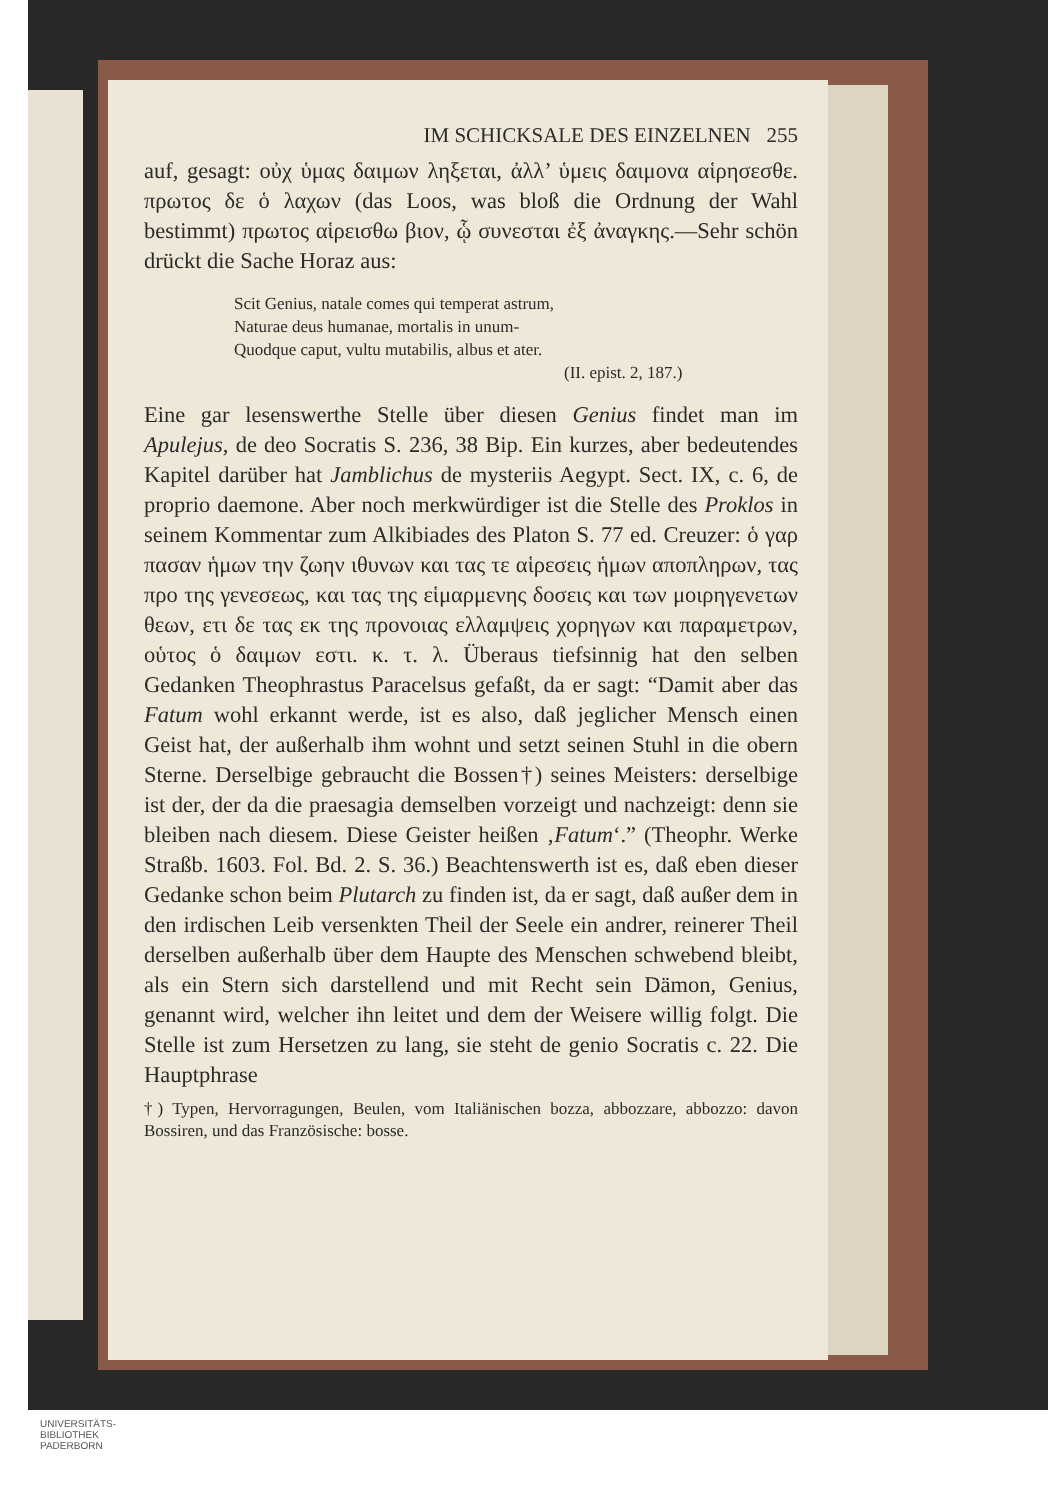IM SCHICKSALE DES EINZELNEN 255
auf, gesagt: οὐχ ὑμας δαιμων ληξεται, ἀλλ’ ὑμεις δαιμονα αἱρησεσθε. πρωτος δε ὁ λαχων (das Loos, was bloß die Ordnung der Wahl bestimmt) πρωτος αἱρεισθω βιον, ᾧ συνεσται ἐξ ἀναγκης.—Sehr schön drückt die Sache Horaz aus:
Scit Genius, natale comes qui temperat astrum,
Naturae deus humanae, mortalis in unum-
Quodque caput, vultu mutabilis, albus et ater.
(II. epist. 2, 187.)
Eine gar lesenswerthe Stelle über diesen Genius findet man im Apulejus, de deo Socratis S. 236, 38 Bip. Ein kurzes, aber bedeutendes Kapitel darüber hat Jamblichus de mysteriis Aegypt. Sect. IX, c. 6, de proprio daemone. Aber noch merkwürdiger ist die Stelle des Proklos in seinem Kommentar zum Alkibiades des Platon S. 77 ed. Creuzer: ὁ γαρ πασαν ἡμων την ζωην ιθυνων και τας τε αἱρεσεις ἡμων αποπληρων, τας προ της γενεσεως, και τας της εἱμαρμενης δοσεις και των μοιρηγενετων θεων, ετι δε τας εκ της προνοιας ελλαμψεις χορηγων και παραμετρων, οὑτος ὁ δαιμων εστι. κ. τ. λ. Überaus tiefsinnig hat den selben Gedanken Theophrastus Paracelsus gefaßt, da er sagt: “Damit aber das Fatum wohl erkannt werde, ist es also, daß jeglicher Mensch einen Geist hat, der außerhalb ihm wohnt und setzt seinen Stuhl in die obern Sterne. Derselbige gebraucht die Bossen†) seines Meisters: derselbige ist der, der da die praesagia demselben vorzeigt und nachzeigt: denn sie bleiben nach diesem. Diese Geister heißen ‚Fatum‘.” (Theophr. Werke Straßb. 1603. Fol. Bd. 2. S. 36.) Beachtenswerth ist es, daß eben dieser Gedanke schon beim Plutarch zu finden ist, da er sagt, daß außer dem in den irdischen Leib versenkten Theil der Seele ein andrer, reinerer Theil derselben außerhalb über dem Haupte des Menschen schwebend bleibt, als ein Stern sich darstellend und mit Recht sein Dämon, Genius, genannt wird, welcher ihn leitet und dem der Weisere willig folgt. Die Stelle ist zum Hersetzen zu lang, sie steht de genio Socratis c. 22. Die Hauptphrase
†) Typen, Hervorragungen, Beulen, vom Italiänischen bozza, abbozzare, abbozzo: davon Bossiren, und das Französische: bosse.
UNIVERSITÄTS-
BIBLIOTHEK
PADERBORN